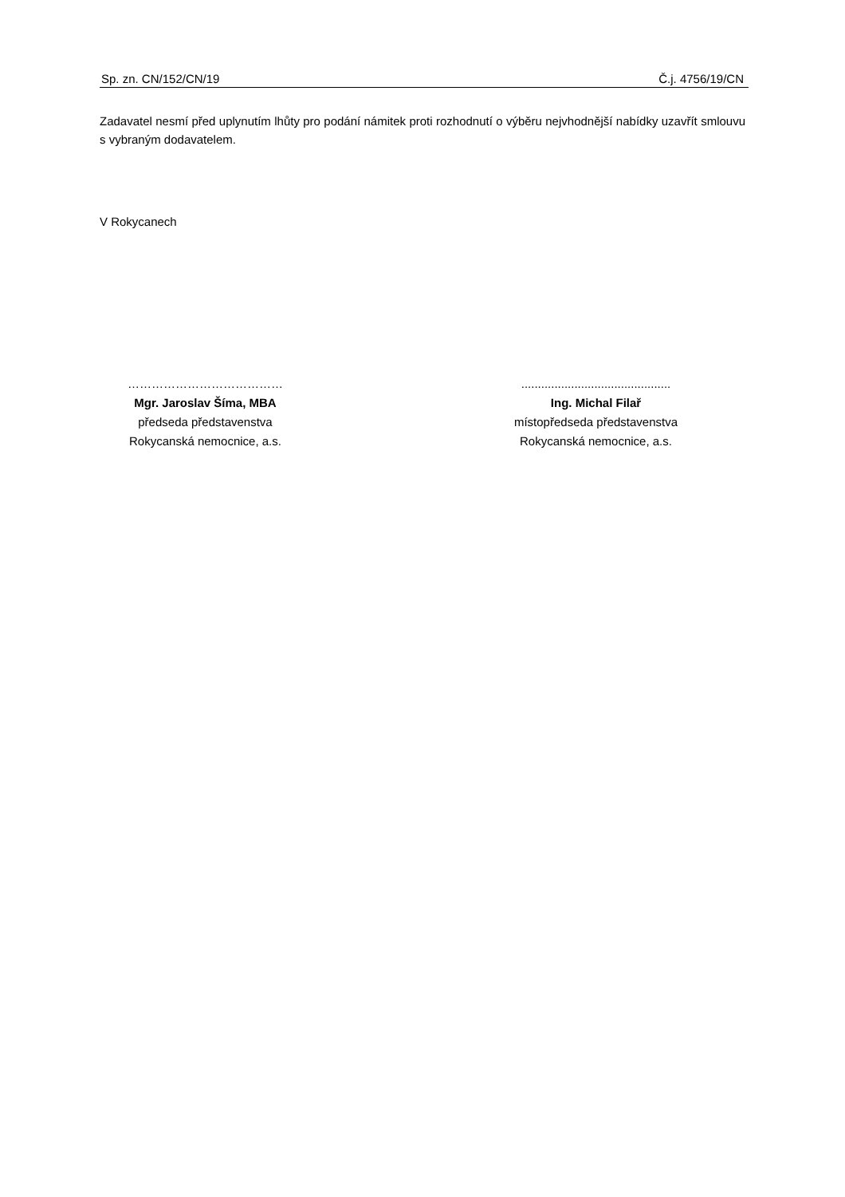Sp. zn. CN/152/CN/19 Č.j. 4756/19/CN
Zadavatel nesmí před uplynutím lhůty pro podání námitek proti rozhodnutí o výběru nejvhodnější nabídky uzavřít smlouvu s vybraným dodavatelem.
V Rokycanech
…………………………………
Mgr. Jaroslav Šíma, MBA
předseda představenstva
Rokycanská nemocnice, a.s.
.............................................
Ing. Michal Filař
místopředseda představenstva
Rokycanská nemocnice, a.s.